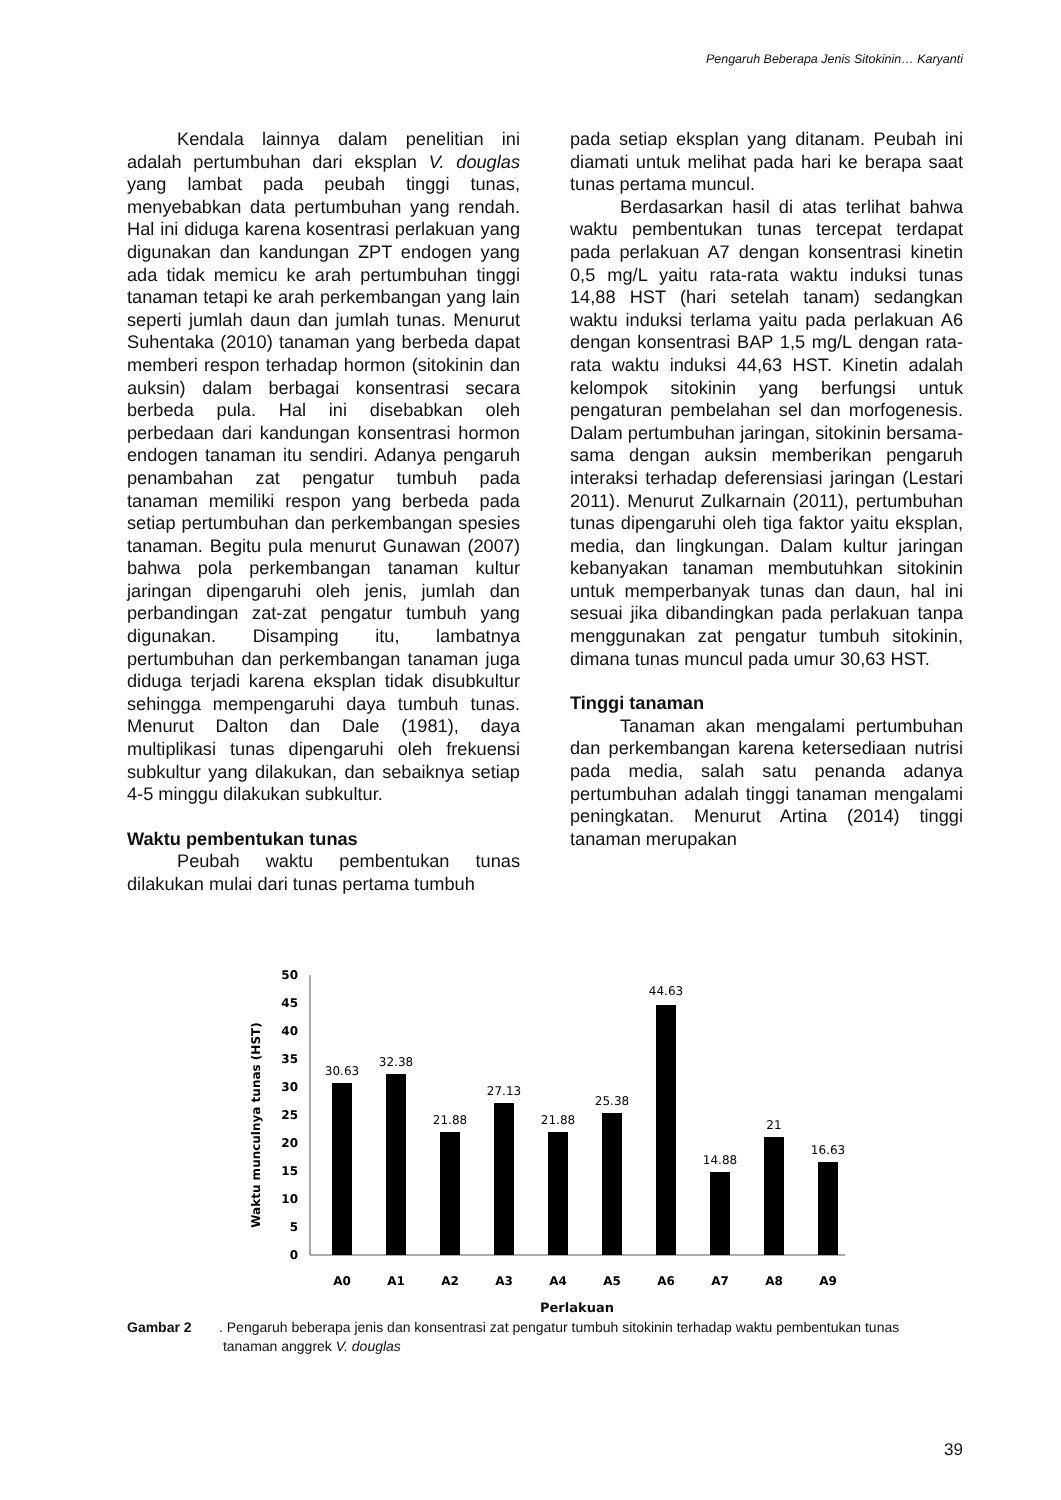Pengaruh Beberapa Jenis Sitokinin… Karyanti
Kendala lainnya dalam penelitian ini adalah pertumbuhan dari eksplan V. douglas yang lambat pada peubah tinggi tunas, menyebabkan data pertumbuhan yang rendah. Hal ini diduga karena kosentrasi perlakuan yang digunakan dan kandungan ZPT endogen yang ada tidak memicu ke arah pertumbuhan tinggi tanaman tetapi ke arah perkembangan yang lain seperti jumlah daun dan jumlah tunas. Menurut Suhentaka (2010) tanaman yang berbeda dapat memberi respon terhadap hormon (sitokinin dan auksin) dalam berbagai konsentrasi secara berbeda pula. Hal ini disebabkan oleh perbedaan dari kandungan konsentrasi hormon endogen tanaman itu sendiri. Adanya pengaruh penambahan zat pengatur tumbuh pada tanaman memiliki respon yang berbeda pada setiap pertumbuhan dan perkembangan spesies tanaman. Begitu pula menurut Gunawan (2007) bahwa pola perkembangan tanaman kultur jaringan dipengaruhi oleh jenis, jumlah dan perbandingan zat-zat pengatur tumbuh yang digunakan. Disamping itu, lambatnya pertumbuhan dan perkembangan tanaman juga diduga terjadi karena eksplan tidak disubkultur sehingga mempengaruhi daya tumbuh tunas. Menurut Dalton dan Dale (1981), daya multiplikasi tunas dipengaruhi oleh frekuensi subkultur yang dilakukan, dan sebaiknya setiap 4-5 minggu dilakukan subkultur.
Waktu pembentukan tunas
Peubah waktu pembentukan tunas dilakukan mulai dari tunas pertama tumbuh
pada setiap eksplan yang ditanam. Peubah ini diamati untuk melihat pada hari ke berapa saat tunas pertama muncul.
Berdasarkan hasil di atas terlihat bahwa waktu pembentukan tunas tercepat terdapat pada perlakuan A7 dengan konsentrasi kinetin 0,5 mg/L yaitu rata-rata waktu induksi tunas 14,88 HST (hari setelah tanam) sedangkan waktu induksi terlama yaitu pada perlakuan A6 dengan konsentrasi BAP 1,5 mg/L dengan rata-rata waktu induksi 44,63 HST. Kinetin adalah kelompok sitokinin yang berfungsi untuk pengaturan pembelahan sel dan morfogenesis. Dalam pertumbuhan jaringan, sitokinin bersama-sama dengan auksin memberikan pengaruh interaksi terhadap deferensiasi jaringan (Lestari 2011). Menurut Zulkarnain (2011), pertumbuhan tunas dipengaruhi oleh tiga faktor yaitu eksplan, media, dan lingkungan. Dalam kultur jaringan kebanyakan tanaman membutuhkan sitokinin untuk memperbanyak tunas dan daun, hal ini sesuai jika dibandingkan pada perlakuan tanpa menggunakan zat pengatur tumbuh sitokinin, dimana tunas muncul pada umur 30,63 HST.
Tinggi tanaman
Tanaman akan mengalami pertumbuhan dan perkembangan karena ketersediaan nutrisi pada media, salah satu penanda adanya pertumbuhan adalah tinggi tanaman mengalami peningkatan. Menurut Artina (2014) tinggi tanaman merupakan
Waktu munculnya tunas (HST)
50
45
40
35
30
25
20
15
10
5
0
30.63
32.38
21.88
27.13
21.88
25.38
44.63
14.88
21
16.63
A0
A1
A2
A3
A4
A5
A6
A7
A8
A9
Perlakuan
Gambar 2. Pengaruh beberapa jenis dan konsentrasi zat pengatur tumbuh sitokinin terhadap waktu pembentukan tunas tanaman anggrek V. douglas
39